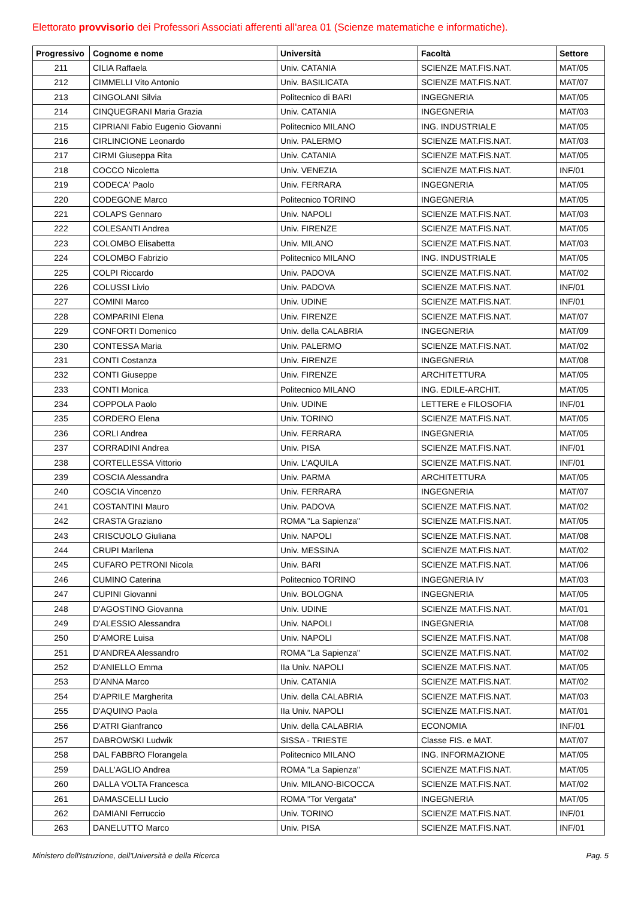Elettorato provvisorio dei Professori Associati afferenti all'area 01 (Scienze matematiche e informatiche).
| Progressivo | Cognome e nome | Università | Facoltà | Settore |
| --- | --- | --- | --- | --- |
| 211 | CILIA Raffaela | Univ. CATANIA | SCIENZE MAT.FIS.NAT. | MAT/05 |
| 212 | CIMMELLI Vito Antonio | Univ. BASILICATA | SCIENZE MAT.FIS.NAT. | MAT/07 |
| 213 | CINGOLANI Silvia | Politecnico di BARI | INGEGNERIA | MAT/05 |
| 214 | CINQUEGRANI Maria Grazia | Univ. CATANIA | INGEGNERIA | MAT/03 |
| 215 | CIPRIANI Fabio Eugenio Giovanni | Politecnico MILANO | ING. INDUSTRIALE | MAT/05 |
| 216 | CIRLINCIONE Leonardo | Univ. PALERMO | SCIENZE MAT.FIS.NAT. | MAT/03 |
| 217 | CIRMI Giuseppa Rita | Univ. CATANIA | SCIENZE MAT.FIS.NAT. | MAT/05 |
| 218 | COCCO Nicoletta | Univ. VENEZIA | SCIENZE MAT.FIS.NAT. | INF/01 |
| 219 | CODECA' Paolo | Univ. FERRARA | INGEGNERIA | MAT/05 |
| 220 | CODEGONE Marco | Politecnico TORINO | INGEGNERIA | MAT/05 |
| 221 | COLAPS Gennaro | Univ. NAPOLI | SCIENZE MAT.FIS.NAT. | MAT/03 |
| 222 | COLESANTI Andrea | Univ. FIRENZE | SCIENZE MAT.FIS.NAT. | MAT/05 |
| 223 | COLOMBO Elisabetta | Univ. MILANO | SCIENZE MAT.FIS.NAT. | MAT/03 |
| 224 | COLOMBO Fabrizio | Politecnico MILANO | ING. INDUSTRIALE | MAT/05 |
| 225 | COLPI Riccardo | Univ. PADOVA | SCIENZE MAT.FIS.NAT. | MAT/02 |
| 226 | COLUSSI Livio | Univ. PADOVA | SCIENZE MAT.FIS.NAT. | INF/01 |
| 227 | COMINI Marco | Univ. UDINE | SCIENZE MAT.FIS.NAT. | INF/01 |
| 228 | COMPARINI Elena | Univ. FIRENZE | SCIENZE MAT.FIS.NAT. | MAT/07 |
| 229 | CONFORTI Domenico | Univ. della CALABRIA | INGEGNERIA | MAT/09 |
| 230 | CONTESSA Maria | Univ. PALERMO | SCIENZE MAT.FIS.NAT. | MAT/02 |
| 231 | CONTI Costanza | Univ. FIRENZE | INGEGNERIA | MAT/08 |
| 232 | CONTI Giuseppe | Univ. FIRENZE | ARCHITETTURA | MAT/05 |
| 233 | CONTI Monica | Politecnico MILANO | ING. EDILE-ARCHIT. | MAT/05 |
| 234 | COPPOLA Paolo | Univ. UDINE | LETTERE e FILOSOFIA | INF/01 |
| 235 | CORDERO Elena | Univ. TORINO | SCIENZE MAT.FIS.NAT. | MAT/05 |
| 236 | CORLI Andrea | Univ. FERRARA | INGEGNERIA | MAT/05 |
| 237 | CORRADINI Andrea | Univ. PISA | SCIENZE MAT.FIS.NAT. | INF/01 |
| 238 | CORTELLESSA Vittorio | Univ. L'AQUILA | SCIENZE MAT.FIS.NAT. | INF/01 |
| 239 | COSCIA Alessandra | Univ. PARMA | ARCHITETTURA | MAT/05 |
| 240 | COSCIA Vincenzo | Univ. FERRARA | INGEGNERIA | MAT/07 |
| 241 | COSTANTINI Mauro | Univ. PADOVA | SCIENZE MAT.FIS.NAT. | MAT/02 |
| 242 | CRASTA Graziano | ROMA "La Sapienza" | SCIENZE MAT.FIS.NAT. | MAT/05 |
| 243 | CRISCUOLO Giuliana | Univ. NAPOLI | SCIENZE MAT.FIS.NAT. | MAT/08 |
| 244 | CRUPI Marilena | Univ. MESSINA | SCIENZE MAT.FIS.NAT. | MAT/02 |
| 245 | CUFARO PETRONI Nicola | Univ. BARI | SCIENZE MAT.FIS.NAT. | MAT/06 |
| 246 | CUMINO Caterina | Politecnico TORINO | INGEGNERIA IV | MAT/03 |
| 247 | CUPINI Giovanni | Univ. BOLOGNA | INGEGNERIA | MAT/05 |
| 248 | D'AGOSTINO Giovanna | Univ. UDINE | SCIENZE MAT.FIS.NAT. | MAT/01 |
| 249 | D'ALESSIO Alessandra | Univ. NAPOLI | INGEGNERIA | MAT/08 |
| 250 | D'AMORE Luisa | Univ. NAPOLI | SCIENZE MAT.FIS.NAT. | MAT/08 |
| 251 | D'ANDREA Alessandro | ROMA "La Sapienza" | SCIENZE MAT.FIS.NAT. | MAT/02 |
| 252 | D'ANIELLO Emma | IIa Univ. NAPOLI | SCIENZE MAT.FIS.NAT. | MAT/05 |
| 253 | D'ANNA Marco | Univ. CATANIA | SCIENZE MAT.FIS.NAT. | MAT/02 |
| 254 | D'APRILE Margherita | Univ. della CALABRIA | SCIENZE MAT.FIS.NAT. | MAT/03 |
| 255 | D'AQUINO Paola | IIa Univ. NAPOLI | SCIENZE MAT.FIS.NAT. | MAT/01 |
| 256 | D'ATRI Gianfranco | Univ. della CALABRIA | ECONOMIA | INF/01 |
| 257 | DABROWSKI Ludwik | SISSA - TRIESTE | Classe FIS. e MAT. | MAT/07 |
| 258 | DAL FABBRO Florangela | Politecnico MILANO | ING. INFORMAZIONE | MAT/05 |
| 259 | DALL'AGLIO Andrea | ROMA "La Sapienza" | SCIENZE MAT.FIS.NAT. | MAT/05 |
| 260 | DALLA VOLTA Francesca | Univ. MILANO-BICOCCA | SCIENZE MAT.FIS.NAT. | MAT/02 |
| 261 | DAMASCELLI Lucio | ROMA "Tor Vergata" | INGEGNERIA | MAT/05 |
| 262 | DAMIANI Ferruccio | Univ. TORINO | SCIENZE MAT.FIS.NAT. | INF/01 |
| 263 | DANELUTTO Marco | Univ. PISA | SCIENZE MAT.FIS.NAT. | INF/01 |
Ministero dell'Istruzione, dell'Università e della Ricerca Pag. 5